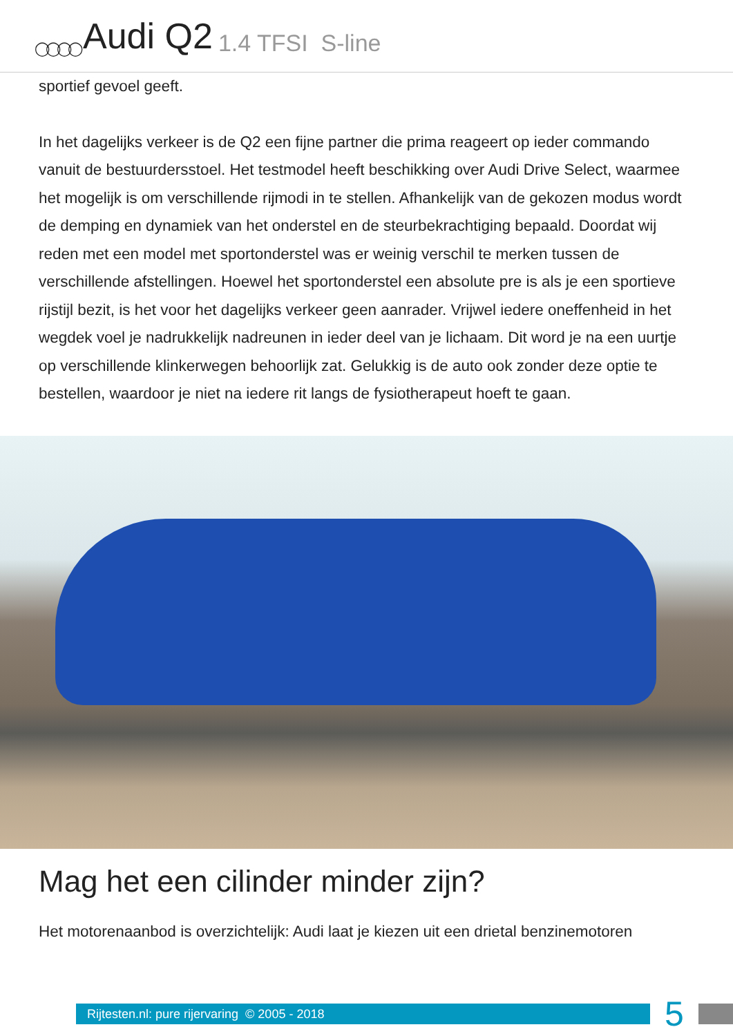◯◯◯◯ Audi Q2 1.4 TFSI S-line
sportief gevoel geeft.
In het dagelijks verkeer is de Q2 een fijne partner die prima reageert op ieder commando vanuit de bestuurdersstoel. Het testmodel heeft beschikking over Audi Drive Select, waarmee het mogelijk is om verschillende rijmodi in te stellen. Afhankelijk van de gekozen modus wordt de demping en dynamiek van het onderstel en de steurbekrachtiging bepaald. Doordat wij reden met een model met sportonderstel was er weinig verschil te merken tussen de verschillende afstellingen. Hoewel het sportonderstel een absolute pre is als je een sportieve rijstijl bezit, is het voor het dagelijks verkeer geen aanrader. Vrijwel iedere oneffenheid in het wegdek voel je nadrukkelijk nadreunen in ieder deel van je lichaam. Dit word je na een uurtje op verschillende klinkerwegen behoorlijk zat. Gelukkig is de auto ook zonder deze optie te bestellen, waardoor je niet na iedere rit langs de fysiotherapeut hoeft te gaan.
Mag het een cilinder minder zijn?
Het motorenaanbod is overzichtelijk: Audi laat je kiezen uit een drietal benzinemotoren
Rijtesten.nl: pure rijervaring © 2005 - 2018
5